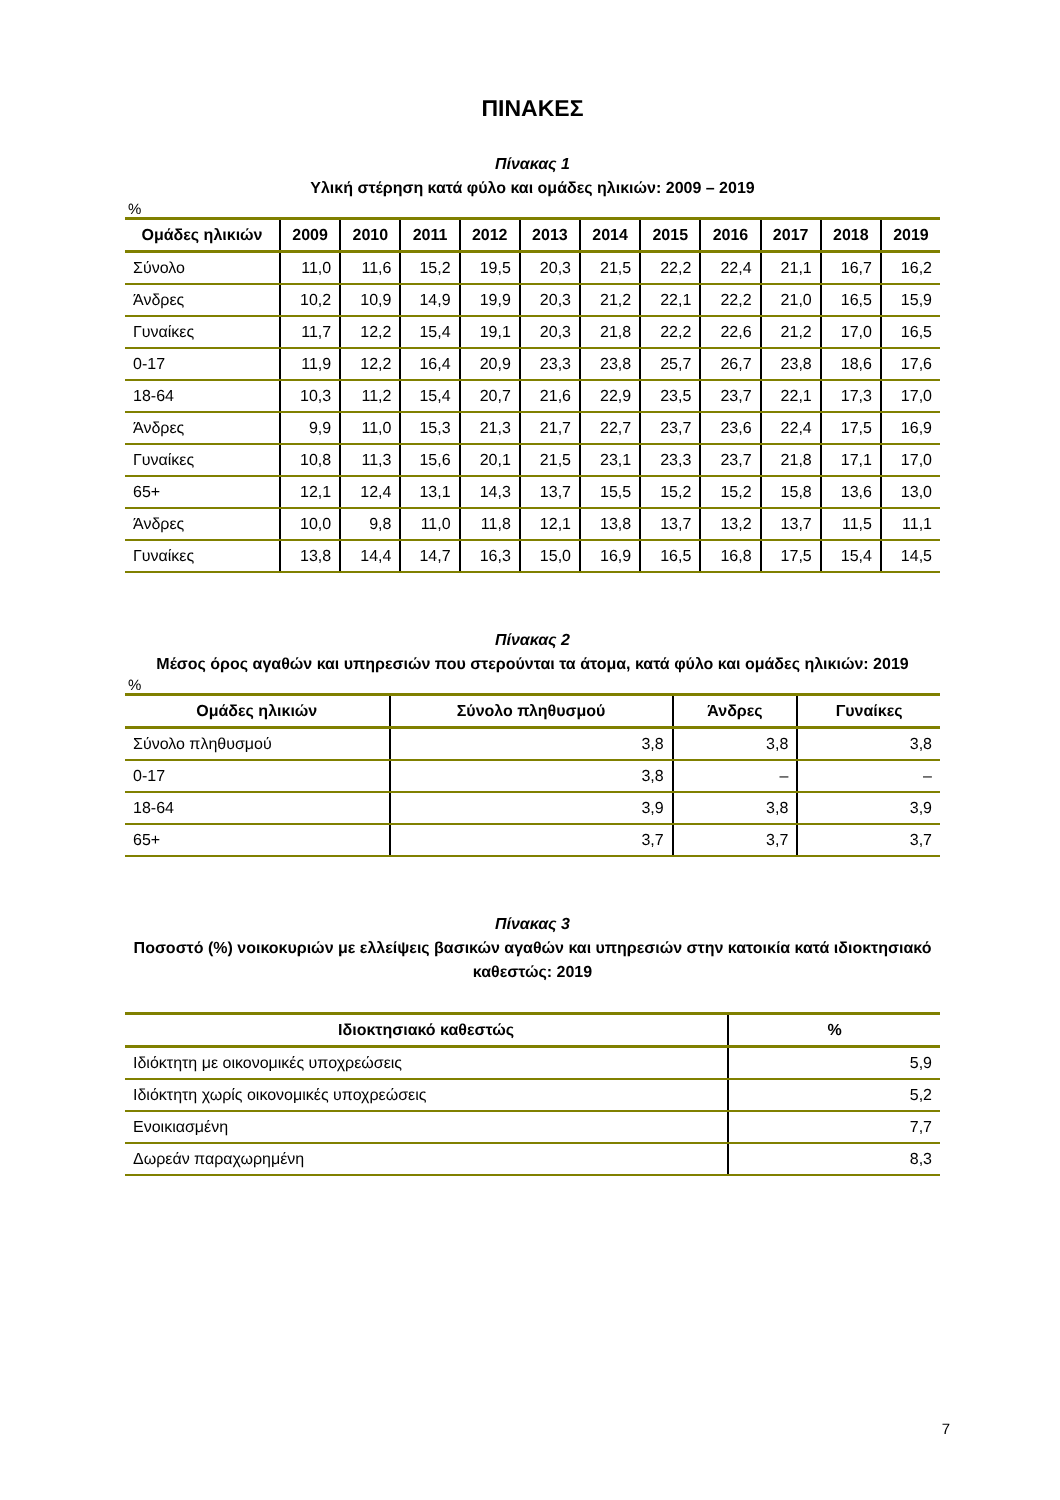ΠΙΝΑΚΕΣ
Πίνακας 1
Υλική στέρηση κατά φύλο και ομάδες ηλικιών: 2009 – 2019
%
| Ομάδες ηλικιών | 2009 | 2010 | 2011 | 2012 | 2013 | 2014 | 2015 | 2016 | 2017 | 2018 | 2019 |
| --- | --- | --- | --- | --- | --- | --- | --- | --- | --- | --- | --- |
| Σύνολο | 11,0 | 11,6 | 15,2 | 19,5 | 20,3 | 21,5 | 22,2 | 22,4 | 21,1 | 16,7 | 16,2 |
| Άνδρες | 10,2 | 10,9 | 14,9 | 19,9 | 20,3 | 21,2 | 22,1 | 22,2 | 21,0 | 16,5 | 15,9 |
| Γυναίκες | 11,7 | 12,2 | 15,4 | 19,1 | 20,3 | 21,8 | 22,2 | 22,6 | 21,2 | 17,0 | 16,5 |
| 0-17 | 11,9 | 12,2 | 16,4 | 20,9 | 23,3 | 23,8 | 25,7 | 26,7 | 23,8 | 18,6 | 17,6 |
| 18-64 | 10,3 | 11,2 | 15,4 | 20,7 | 21,6 | 22,9 | 23,5 | 23,7 | 22,1 | 17,3 | 17,0 |
| Άνδρες | 9,9 | 11,0 | 15,3 | 21,3 | 21,7 | 22,7 | 23,7 | 23,6 | 22,4 | 17,5 | 16,9 |
| Γυναίκες | 10,8 | 11,3 | 15,6 | 20,1 | 21,5 | 23,1 | 23,3 | 23,7 | 21,8 | 17,1 | 17,0 |
| 65+ | 12,1 | 12,4 | 13,1 | 14,3 | 13,7 | 15,5 | 15,2 | 15,2 | 15,8 | 13,6 | 13,0 |
| Άνδρες | 10,0 | 9,8 | 11,0 | 11,8 | 12,1 | 13,8 | 13,7 | 13,2 | 13,7 | 11,5 | 11,1 |
| Γυναίκες | 13,8 | 14,4 | 14,7 | 16,3 | 15,0 | 16,9 | 16,5 | 16,8 | 17,5 | 15,4 | 14,5 |
Πίνακας 2
Μέσος όρος αγαθών και υπηρεσιών που στερούνται τα άτομα, κατά φύλο και ομάδες ηλικιών: 2019
%
| Ομάδες ηλικιών | Σύνολο πληθυσμού | Άνδρες | Γυναίκες |
| --- | --- | --- | --- |
| Σύνολο πληθυσμού | 3,8 | 3,8 | 3,8 |
| 0-17 | 3,8 | – | – |
| 18-64 | 3,9 | 3,8 | 3,9 |
| 65+ | 3,7 | 3,7 | 3,7 |
Πίνακας 3
Ποσοστό (%) νοικοκυριών με ελλείψεις βασικών αγαθών και υπηρεσιών στην κατοικία κατά ιδιοκτησιακό καθεστώς: 2019
| Ιδιοκτησιακό καθεστώς | % |
| --- | --- |
| Ιδιόκτητη με οικονομικές υποχρεώσεις | 5,9 |
| Ιδιόκτητη χωρίς οικονομικές υποχρεώσεις | 5,2 |
| Ενοικιασμένη | 7,7 |
| Δωρεάν παραχωρημένη | 8,3 |
7